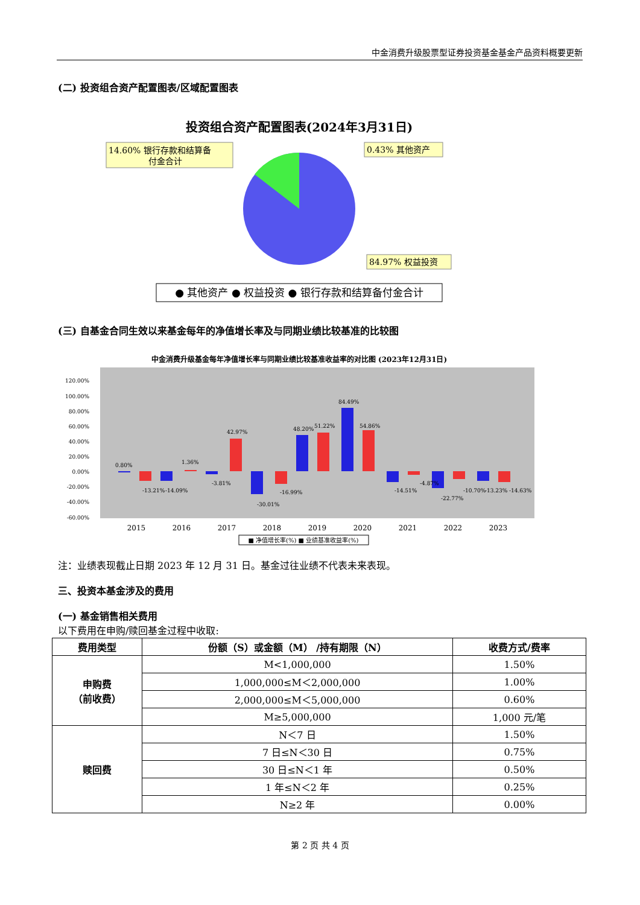中金消费升级股票型证券投资基金基金产品资料概要更新
(二) 投资组合资产配置图表/区域配置图表
投资组合资产配置图表(2024年3月31日)
14.60% 银行存款和结算备
付金合计
0.43% 其他资产
84.97% 权益投资
● 其他资产 ● 权益投资 ● 银行存款和结算备付金合计
(三) 自基金合同生效以来基金每年的净值增长率及与同期业绩比较基准的比较图
中金消费升级基金每年净值增长率与同期业绩比较基准收益率的对比图 (2023年12月31日)
120.00%
100.00%
80.00%
60.00%
40.00%
20.00%
0.00%
-20.00%
-40.00%
-60.00%
2015
2016
2017
2018
2019
2020
2021
2022
2023
0.80%
-13.21%
-14.09%
1.36%
-3.81%
42.97%
-30.01%
-16.99%
48.20%
51.22%
84.49%
54.86%
-14.51%
-4.87%
-22.77%
-10.70%
-13.23%
-14.63%
■ 净值增长率(%) ■ 业绩基准收益率(%)
注：业绩表现截止日期 2023 年 12 月 31 日。基金过往业绩不代表未来表现。
三、投资本基金涉及的费用
(一) 基金销售相关费用
以下费用在申购/赎回基金过程中收取:
| 费用类型 | 份额（S）或金额（M） /持有期限（N） | 收费方式/费率 |
| --- | --- | --- |
| 申购费 （前收费） | M<1,000,000 | 1.50% |
| | 1,000,000≤M＜2,000,000 | 1.00% |
| | 2,000,000≤M＜5,000,000 | 0.60% |
| | M≥5,000,000 | 1,000 元/笔 |
| 赎回费 | N＜7 日 | 1.50% |
| | 7 日≤N＜30 日 | 0.75% |
| | 30 日≤N＜1 年 | 0.50% |
| | 1 年≤N＜2 年 | 0.25% |
| | N≥2 年 | 0.00% |
第 2 页 共 4 页